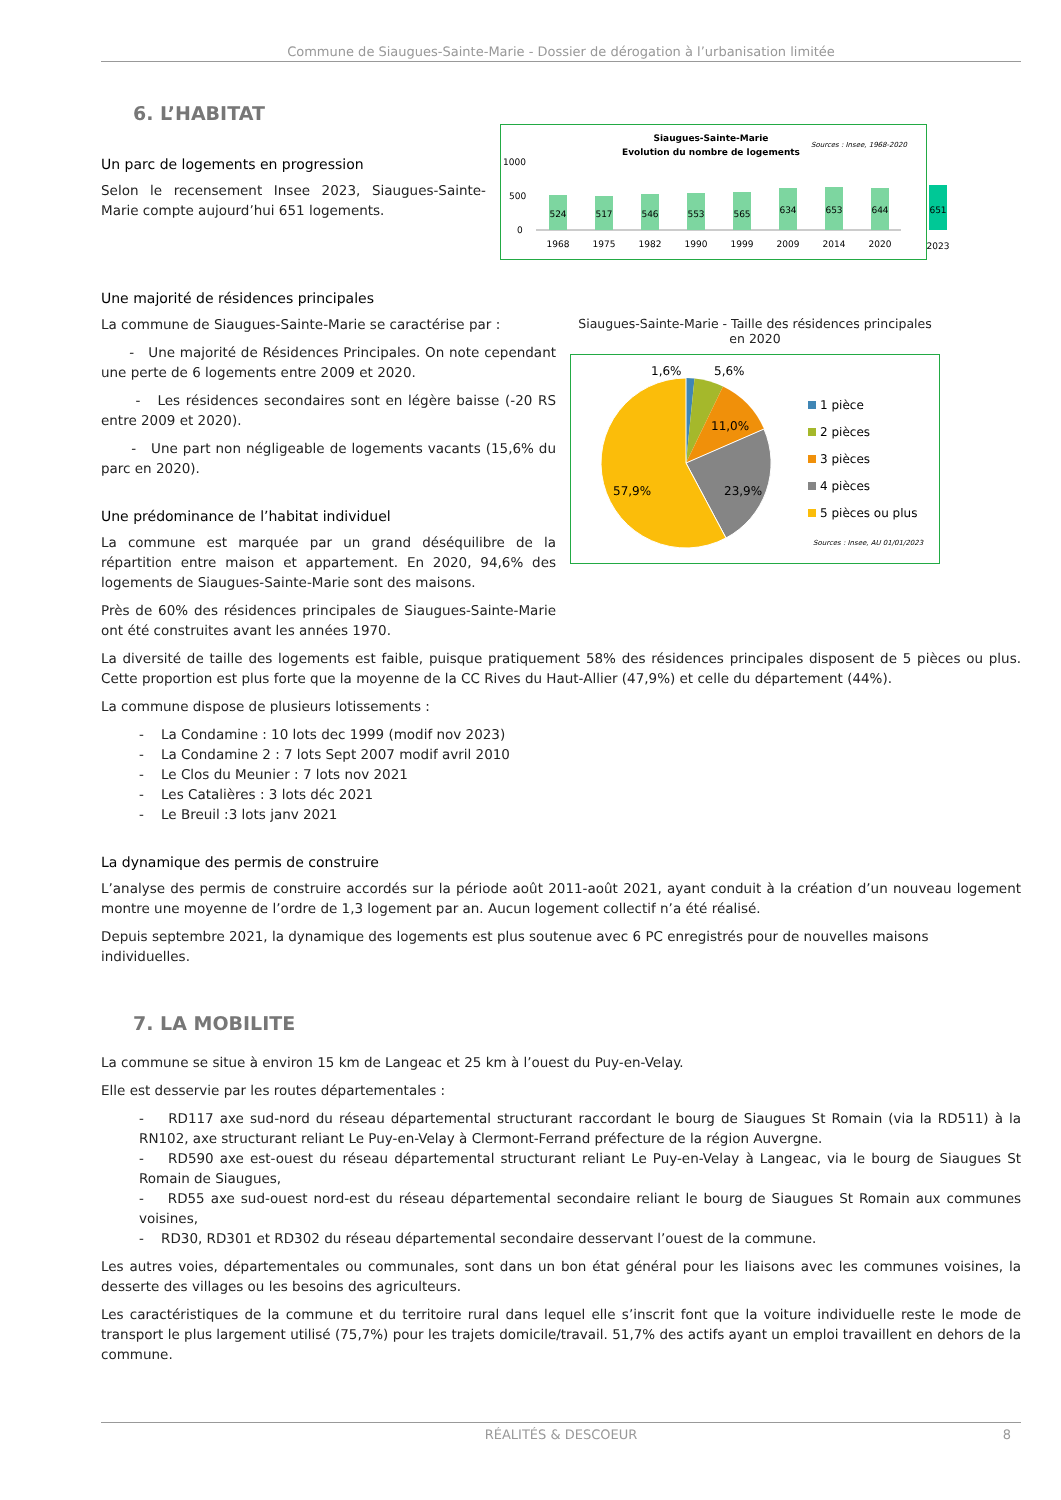Commune de Siaugues-Sainte-Marie - Dossier de dérogation à l’urbanisation limitée
6. L’HABITAT
Un parc de logements en progression
Selon le recensement Insee 2023, Siaugues-Sainte-Marie compte aujourd’hui 651 logements.
Siaugues-Sainte-Marie
Evolution du nombre de logements
Sources : Insee, 1968-2020
1000
500
0
524
517
546
553
565
634
653
644
651
1968
1975
1982
1990
1999
2009
2014
2020
2023
Une majorité de résidences principales
La commune de Siaugues-Sainte-Marie se caractérise par :
- Une majorité de Résidences Principales. On note cependant une perte de 6 logements entre 2009 et 2020.
- Les résidences secondaires sont en légère baisse (-20 RS entre 2009 et 2020).
- Une part non négligeable de logements vacants (15,6% du parc en 2020).
Une prédominance de l’habitat individuel
La commune est marquée par un grand déséquilibre de la répartition entre maison et appartement. En 2020, 94,6% des logements de Siaugues-Sainte-Marie sont des maisons.
Près de 60% des résidences principales de Siaugues-Sainte-Marie ont été construites avant les années 1970.
Siaugues-Sainte-Marie - Taille des résidences principales en 2020
1,6%
5,6%
11,0%
23,9%
57,9%
1 pièce
2 pièces
3 pièces
4 pièces
5 pièces ou plus
Sources : Insee, AU 01/01/2023
La diversité de taille des logements est faible, puisque pratiquement 58% des résidences principales disposent de 5 pièces ou plus. Cette proportion est plus forte que la moyenne de la CC Rives du Haut-Allier (47,9%) et celle du département (44%).
La commune dispose de plusieurs lotissements :
- La Condamine : 10 lots dec 1999 (modif nov 2023)
- La Condamine 2 : 7 lots Sept 2007 modif avril 2010
- Le Clos du Meunier : 7 lots nov 2021
- Les Catalières : 3 lots déc 2021
- Le Breuil :3 lots janv 2021
La dynamique des permis de construire
L’analyse des permis de construire accordés sur la période août 2011-août 2021, ayant conduit à la création d’un nouveau logement montre une moyenne de l’ordre de 1,3 logement par an. Aucun logement collectif n’a été réalisé.
Depuis septembre 2021, la dynamique des logements est plus soutenue avec 6 PC enregistrés pour de nouvelles maisons individuelles.
7. LA MOBILITE
La commune se situe à environ 15 km de Langeac et 25 km à l’ouest du Puy-en-Velay.
Elle est desservie par les routes départementales :
- RD117 axe sud-nord du réseau départemental structurant raccordant le bourg de Siaugues St Romain (via la RD511) à la RN102, axe structurant reliant Le Puy-en-Velay à Clermont-Ferrand préfecture de la région Auvergne.
- RD590 axe est-ouest du réseau départemental structurant reliant Le Puy-en-Velay à Langeac, via le bourg de Siaugues St Romain de Siaugues,
- RD55 axe sud-ouest nord-est du réseau départemental secondaire reliant le bourg de Siaugues St Romain aux communes voisines,
- RD30, RD301 et RD302 du réseau départemental secondaire desservant l’ouest de la commune.
Les autres voies, départementales ou communales, sont dans un bon état général pour les liaisons avec les communes voisines, la desserte des villages ou les besoins des agriculteurs.
Les caractéristiques de la commune et du territoire rural dans lequel elle s’inscrit font que la voiture individuelle reste le mode de transport le plus largement utilisé (75,7%) pour les trajets domicile/travail. 51,7% des actifs ayant un emploi travaillent en dehors de la commune.
RÉALITÉS & DESCOEUR 8